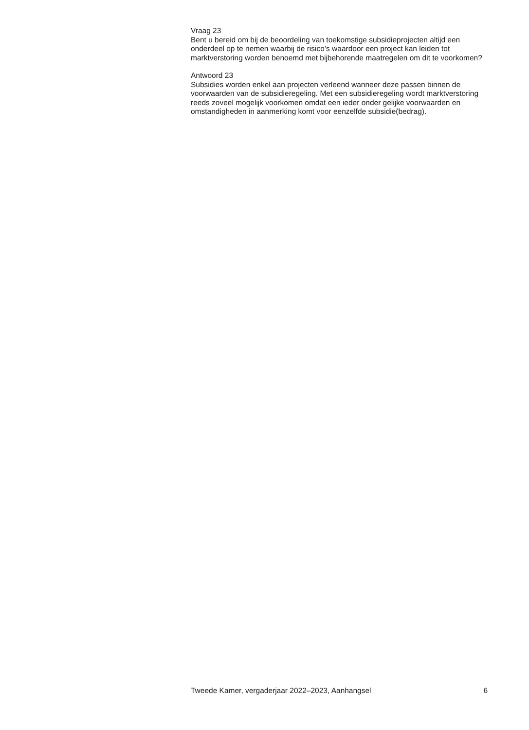Vraag 23
Bent u bereid om bij de beoordeling van toekomstige subsidieprojecten altijd een onderdeel op te nemen waarbij de risico’s waardoor een project kan leiden tot marktverstoring worden benoemd met bijbehorende maatregelen om dit te voorkomen?
Antwoord 23
Subsidies worden enkel aan projecten verleend wanneer deze passen binnen de voorwaarden van de subsidieregeling. Met een subsidieregeling wordt marktverstoring reeds zoveel mogelijk voorkomen omdat een ieder onder gelijke voorwaarden en omstandigheden in aanmerking komt voor eenzelfde subsidie(bedrag).
Tweede Kamer, vergaderjaar 2022–2023, Aanhangsel 6